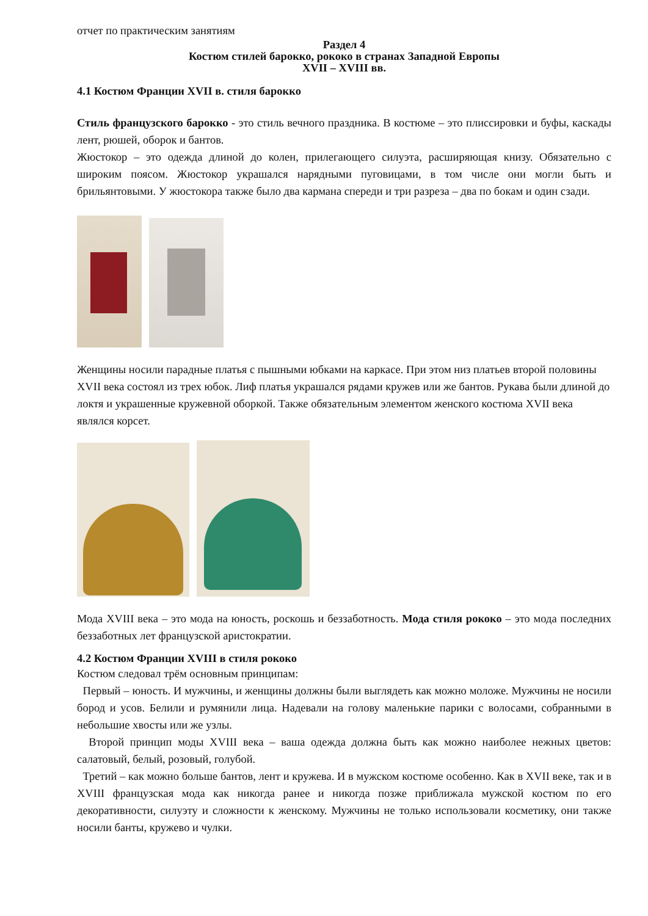отчет по практическим занятиям
Раздел 4
Костюм стилей барокко, рококо в странах Западной Европы
XVII – XVIII вв.
4.1 Костюм Франции XVII в. стиля барокко
Стиль французского барокко - это стиль вечного праздника. В костюме – это плиссировки и буфы, каскады лент, рюшей, оборок и бантов.
Жюстокор – это одежда длиной до колен, прилегающего силуэта, расширяющая книзу. Обязательно с широким поясом. Жюстокор украшался нарядными пуговицами, в том числе они могли быть и брильянтовыми. У жюстокора также было два кармана спереди и три разреза – два по бокам и один сзади.
Женщины носили парадные платья с пышными юбками на каркасе. При этом низ платьев второй половины XVII века состоял из трех юбок. Лиф платья украшался рядами кружев или же бантов. Рукава были длиной до локтя и украшенные кружевной оборкой. Также обязательным элементом женского костюма XVII века являлся корсет.
Мода XVIII века – это мода на юность, роскошь и беззаботность. Мода стиля рококо – это мода последних беззаботных лет французской аристократии.
4.2 Костюм Франции XVIII в стиля рококо
Костюм следовал трём основным принципам:
Первый – юность. И мужчины, и женщины должны были выглядеть как можно моложе. Мужчины не носили бород и усов. Белили и румянили лица. Надевали на голову маленькие парики с волосами, собранными в небольшие хвосты или же узлы.
Второй принцип моды XVIII века – ваша одежда должна быть как можно наиболее нежных цветов: салатовый, белый, розовый, голубой.
Третий – как можно больше бантов, лент и кружева. И в мужском костюме особенно. Как в XVII веке, так и в XVIII французская мода как никогда ранее и никогда позже приближала мужской костюм по его декоративности, силуэту и сложности к женскому. Мужчины не только использовали косметику, они также носили банты, кружево и чулки.